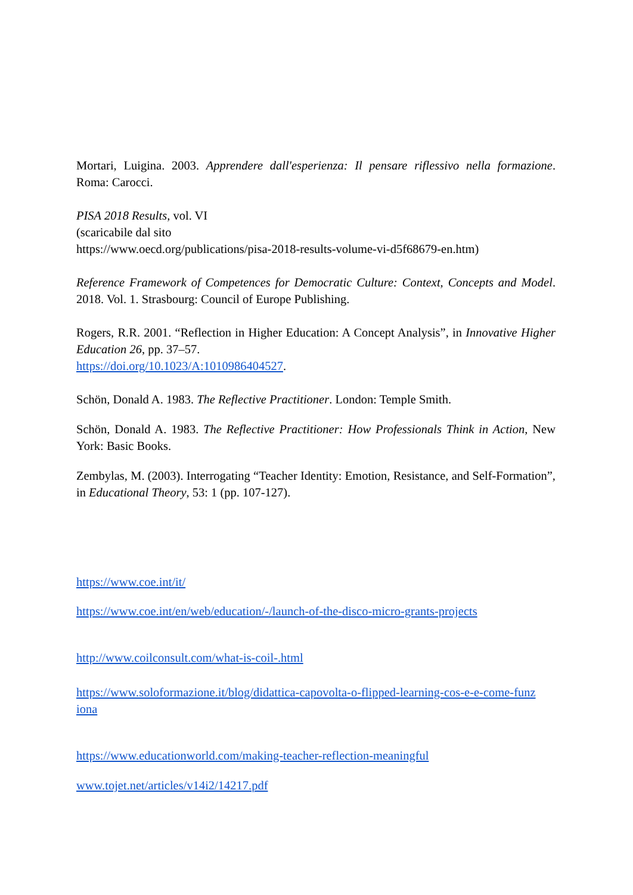Mortari, Luigina. 2003. Apprendere dall'esperienza: Il pensare riflessivo nella formazione. Roma: Carocci.
PISA 2018 Results, vol. VI
(scaricabile dal sito
https://www.oecd.org/publications/pisa-2018-results-volume-vi-d5f68679-en.htm)
Reference Framework of Competences for Democratic Culture: Context, Concepts and Model. 2018. Vol. 1. Strasbourg: Council of Europe Publishing.
Rogers, R.R. 2001. “Reflection in Higher Education: A Concept Analysis”, in Innovative Higher Education 26, pp. 37–57.
https://doi.org/10.1023/A:1010986404527.
Schön, Donald A. 1983. The Reflective Practitioner. London: Temple Smith.
Schön, Donald A. 1983. The Reflective Practitioner: How Professionals Think in Action, New York: Basic Books.
Zembylas, M. (2003). Interrogating “Teacher Identity: Emotion, Resistance, and Self-Formation”, in Educational Theory, 53: 1 (pp. 107-127).
https://www.coe.int/it/
https://www.coe.int/en/web/education/-/launch-of-the-disco-micro-grants-projects
http://www.coilconsult.com/what-is-coil-.html
https://www.soloformazione.it/blog/didattica-capovolta-o-flipped-learning-cos-e-e-come-funz iona
https://www.educationworld.com/making-teacher-reflection-meaningful
www.tojet.net/articles/v14i2/14217.pdf